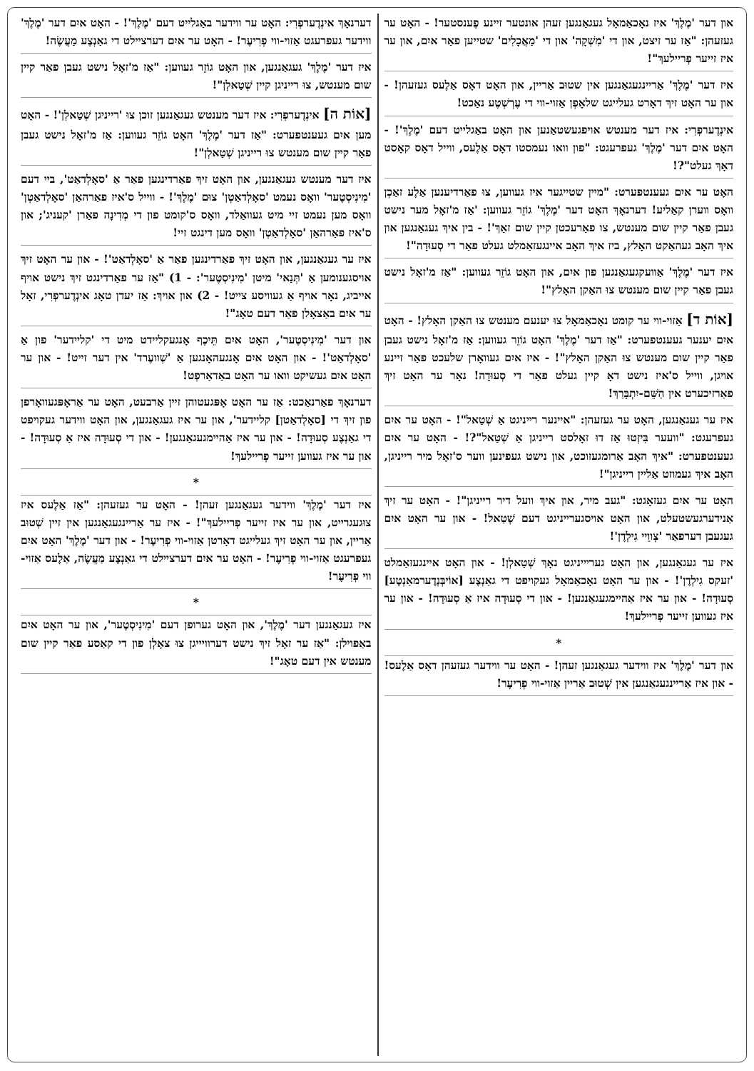און דער 'מֶלֶךְ' איז נאָכאַמאָל געגאַנגען זעהן אונטער זיינע פֶענסטער! - האָט ער געזעהן: "אַז ער זיצט, און די 'מִשְׁקָה' און די 'מַאֲכָלִים' שטייען פאַר איִם, און ער איז זייער פְריילעךְ"!
איז דער 'מֶלֶךְ' אַריינגעגאַנגען אין שטוּב אַריין, און האָט דאָס אַלֶעס געזעהן! - און ער האָט זיךְ דאָרט געלייגט שלאָפְן אַזוי-ווי די עֶרְשְׁטֶע נאַכט!
אינְדֶערפְרִי: איז דער מענטש אויפגעשטאַנען און האָט באַגלייט דעם 'מֶלֶךְ'! - האָט איִם דער 'מֶלֶךְ' געפרעגט: "פון וואו נעמסטו דאָס אַלֶעס, ווייל דאָס קאָסט דאָךְ געלט"?!
האָט ער איִם געענטפערט: "מיין שטייגער איז געווען, צוּ פאַרדיענען אַלֶע זאַכְן וואָס ווערן קאַליע! דערנאָךְ האָט דער 'מֶלֶךְ' גוֹזֵר געווען: 'אַז מ'זאָל מער נישט געבן פאַר קיין שום מענטש, צו פאַרעכטן קיין שום זאַךְ'! - בין איךְ געגאַנגען און איךְ האָב געהאַקט האָלץ, ביז איךְ האָב איינגעזאַמלט געלט פאַר די סְעוּדָה"!
איז דער 'מֶלֶךְ' אַוועקגעגאַנגען פון איִם, און האָט גוֹזֵר געווען: "אַז מ'זאָל נישט געבן פאַר קיין שום מענטש צוּ האַקן האָלץ"!
[אוֹת ד] אַזוי-ווי ער קומט נאָכאַמאָל צוּ יענעם מענטש צוּ האַקן האָלץ! - האָט איִם יענער געענטפערט: "אַז דער 'מֶלֶךְ' האָט גוֹזֵר געווען: אַז מ'זאָל נישט געבן פאַר קיין שום מענטש צוּ האַקן האָלץ"! - איז איִם געוואָרן שלעכט פאַר זיינע אויגן, ווייל ס'איז נישט דאָ קיין געלט פאַר די סְעוּדָה! נאָר ער האָט זיךְ פאַרזיכערט אין הַשֵּׁם-יִתְבָּרַךְ!
איז ער געגאַנגען, האָט ער געזעהן: "איינער רייניגט אַ שְׁטַאל"! - האָט ער איִם געפרעגט: "וועער בִּיזְטוּ אַז דוּ זאָלסט רייניגן אַ שְׁטַאל"?! - האָט ער איִם געענטפערט: "איךְ האָב אַרומגעזוכט, און נישט געפינען ווער ס'זאָל מיר רייניגן, האָב איךְ געמוזט אַליין רייניגן"!
האָט ער איִם געזאָגט: "געב מיר, און איךְ וועל דיר רייניגן"! - האָט ער זיךְ אַנידערגעשטעלט, און האָט אויסגערייניגט דעם שְׁטַאל! - און ער האָט איִם געגעבן דערפאַר 'צְווֵיי גִילְדֶן'!
איז ער געגאַנגען, און האָט געריייניגט נאָךְ שְׁטַאלְן! - און האָט איינגעזאַמלט 'זעקס גִילְדֶן'! - און ער האָט נאָכאַמאָל געקויפט די גאַנְצֶע [אוֹיבְּנְדֶערמאַנְטֶע] סְעוּדָה! - און ער איז אַהיימגעגאַנגען! - און די סְעוּדָה איז אַ סְעוּדָה! - און ער איז געווען זייער פְריילעךְ!
*
און דער 'מֶלֶךְ' איז ווידער געגאַנגען זעהן! - האָט ער ווידער געזעהן דאָס אַלֶעס! - און איז אַריינגעגאַנגען אין שְׁטוּב אַריין אַזוי-ווי פְרִיעֶר!
דערנאָךְ אינְדֶערפְרִי: האָט ער ווידער באַגלייט דעם 'מֶלֶךְ'! - האָט איִם דער 'מֶלֶךְ' ווידער געפרעגט אַזוי-ווי פְרִיעֶר! - האָט ער איִם דערציילט די גאַנְצֶע מַעֲשֶׂה!
איז דער 'מֶלֶךְ' געגאַנגען, און האָט גוֹזֵר געווען: "אַז מ'זאָל נישט געבן פאַר קיין שום מענטש, צוּ רייניגן קיין שְׁטַאלְן"!
[אוֹת ה] אינְדֶערפְרִי: איז דער מענטש געגאַנגען זוכן צוּ 'רייניגן שְׁטַאלְן'! - האָט מען איִם געענטפערט: "אַז דער 'מֶלֶךְ' האָט גוֹזֵר געווען: אַז מ'זאָל נישט געבן פאַר קיין שום מענטש צוּ רייניגן שְׁטַאלְן"!
איז דער מענטש געגאַנגען, און האָט זיךְ פאַרדינגען פאַר אַ 'סאָלְדאַט', ביי דעם 'מִינִיסְטֶער' וואָס נעמט 'סאָלְדאַטְן' צוּם 'מֶלֶךְ'! - ווייל ס'איז פאַרהאַן 'סאָלְדאַטְן' וואָס מען נעמט זיי מיט געוואַלד, וואָס ס'קומט פון די מְדִינָה פאַרן 'קעניג'; און ס'איז פאַרהאַן 'סאָלְדאַטְן' וואָס מען דינגט זיי!
איז ער געגאַנגען, און האָט זיךְ פאַרדינגען פאַר אַ 'סאָלְדאַט'! - און ער האָט זיךְ אויסגענומען אַ 'תְּנַאי' מיטן 'מִינִיסְטֶער': - 1) "אַז ער פאַרדינגט זיךְ נישט אויף אייביג, נאָר אויף אַ געוויסע צייט! - 2) און אויךְ: אַז יעדן טאָג אינְדֶערפְרִי, זאָל ער איִם באַצאָלן פאַר דעם טאָג"!
און דער 'מִינִיסְטֶער', האָט איִם תֵּיכֶף אָנגעקליידט מיט די 'קליידער' פון אַ 'סאָלְדאַט'! - און האָט איִם אָנגעהאָנגען אַ 'שְׁוועֶרד' אין דער זייט! - און ער האָט איִם געשיקט וואו ער האָט באַדאַרפְט!
דערנאָךְ פאַרנאַכט: אַז ער האָט אָפּגעטוהן זיין אַרבעט, האָט ער אַראָפּגעוואָרפן פון זיךְ די [סאָלְדאַטן] קליידער', און ער איז געגאַנגען, און האָט ווידער געקויפט די גאַנְצֶע סְעוּדָה! - און ער איז אַהיימגעגאַנגען! - און די סְעוּדָה איז אַ סְעוּדָה! - און ער איז געווען זייער פְריילעךְ!
*
איז דער 'מֶלֶךְ' ווידער געגאַנגען זעהן! - האָט ער געזעהן: "אַז אַלֶעס איז צוּגעגרייט, און ער איז זייער פְריילעךְ"! - איז ער אַריינגעגאַנגען אין זיין שְׁטוּב אַריין, און ער האָט זיךְ געלייגט דאָרטן אַזוי-ווי פְרִיעֶר! - און דער 'מֶלֶךְ' האָט איִם געפרעגט אַזוי-ווי פְרִיעֶר! - האָט ער איִם דערציילט די גאַנְצֶע מַעֲשֶׂה, אַלֶעס אַזוי-ווי פְרִיעֶר!
*
איז געגאַנגען דער 'מֶלֶךְ', און האָט גערופן דעם 'מִינִיסְטֶער', און ער האָט איִם באַפוילן: "אַז ער זאָל זיךְ נישט דערוויייגן צוּ צאָלְן פון די קאַסע פאַר קיין שום מענטש אין דעם טאָג"!